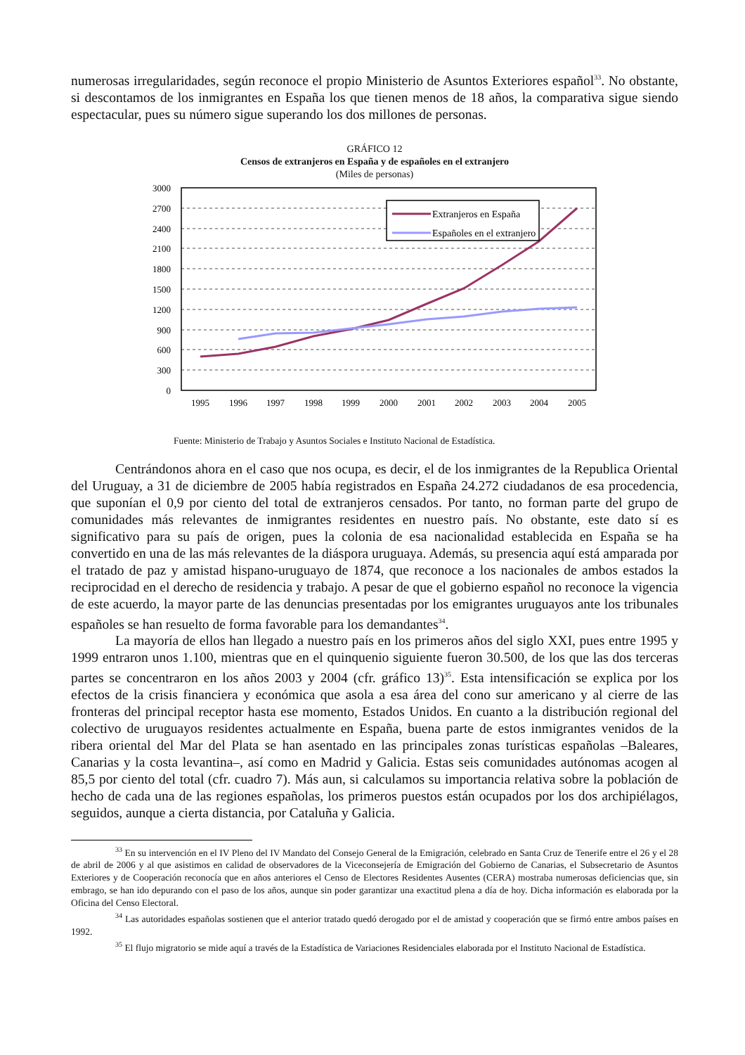numerosas irregularidades, según reconoce el propio Ministerio de Asuntos Exteriores español<sup>33</sup>. No obstante, si descontamos de los inmigrantes en España los que tienen menos de 18 años, la comparativa sigue siendo espectacular, pues su número sigue superando los dos millones de personas.
GRÁFICO 12
Censos de extranjeros en España y de españoles en el extranjero
(Miles de personas)
3000
2700
2400
2100
1800
1500
1200
900
600
300
0
1995
1996
1997
1998
1999
2000
2001
2002
2003
2004
2005
Extranjeros en España
Españoles en el extranjero
Fuente: Ministerio de Trabajo y Asuntos Sociales e Instituto Nacional de Estadística.
Centrándonos ahora en el caso que nos ocupa, es decir, el de los inmigrantes de la Republica Oriental del Uruguay, a 31 de diciembre de 2005 había registrados en España 24.272 ciudadanos de esa procedencia, que suponían el 0,9 por ciento del total de extranjeros censados. Por tanto, no forman parte del grupo de comunidades más relevantes de inmigrantes residentes en nuestro país. No obstante, este dato sí es significativo para su país de origen, pues la colonia de esa nacionalidad establecida en España se ha convertido en una de las más relevantes de la diáspora uruguaya. Además, su presencia aquí está amparada por el tratado de paz y amistad hispano-uruguayo de 1874, que reconoce a los nacionales de ambos estados la reciprocidad en el derecho de residencia y trabajo. A pesar de que el gobierno español no reconoce la vigencia de este acuerdo, la mayor parte de las denuncias presentadas por los emigrantes uruguayos ante los tribunales españoles se han resuelto de forma favorable para los demandantes<sup>34</sup>.
La mayoría de ellos han llegado a nuestro país en los primeros años del siglo XXI, pues entre 1995 y 1999 entraron unos 1.100, mientras que en el quinquenio siguiente fueron 30.500, de los que las dos terceras partes se concentraron en los años 2003 y 2004 (cfr. gráfico 13)<sup>35</sup>. Esta intensificación se explica por los efectos de la crisis financiera y económica que asola a esa área del cono sur americano y al cierre de las fronteras del principal receptor hasta ese momento, Estados Unidos. En cuanto a la distribución regional del colectivo de uruguayos residentes actualmente en España, buena parte de estos inmigrantes venidos de la ribera oriental del Mar del Plata se han asentado en las principales zonas turísticas españolas –Baleares, Canarias y la costa levantina–, así como en Madrid y Galicia. Estas seis comunidades autónomas acogen al 85,5 por ciento del total (cfr. cuadro 7). Más aun, si calculamos su importancia relativa sobre la población de hecho de cada una de las regiones españolas, los primeros puestos están ocupados por los dos archipiélagos, seguidos, aunque a cierta distancia, por Cataluña y Galicia.
<sup>33</sup> En su intervención en el IV Pleno del IV Mandato del Consejo General de la Emigración, celebrado en Santa Cruz de Tenerife entre el 26 y el 28 de abril de 2006 y al que asistimos en calidad de observadores de la Viceconsejería de Emigración del Gobierno de Canarias, el Subsecretario de Asuntos Exteriores y de Cooperación reconocía que en años anteriores el Censo de Electores Residentes Ausentes (CERA) mostraba numerosas deficiencias que, sin embrago, se han ido depurando con el paso de los años, aunque sin poder garantizar una exactitud plena a día de hoy. Dicha información es elaborada por la Oficina del Censo Electoral.
<sup>34</sup> Las autoridades españolas sostienen que el anterior tratado quedó derogado por el de amistad y cooperación que se firmó entre ambos países en 1992.
<sup>35</sup> El flujo migratorio se mide aquí a través de la Estadística de Variaciones Residenciales elaborada por el Instituto Nacional de Estadística.